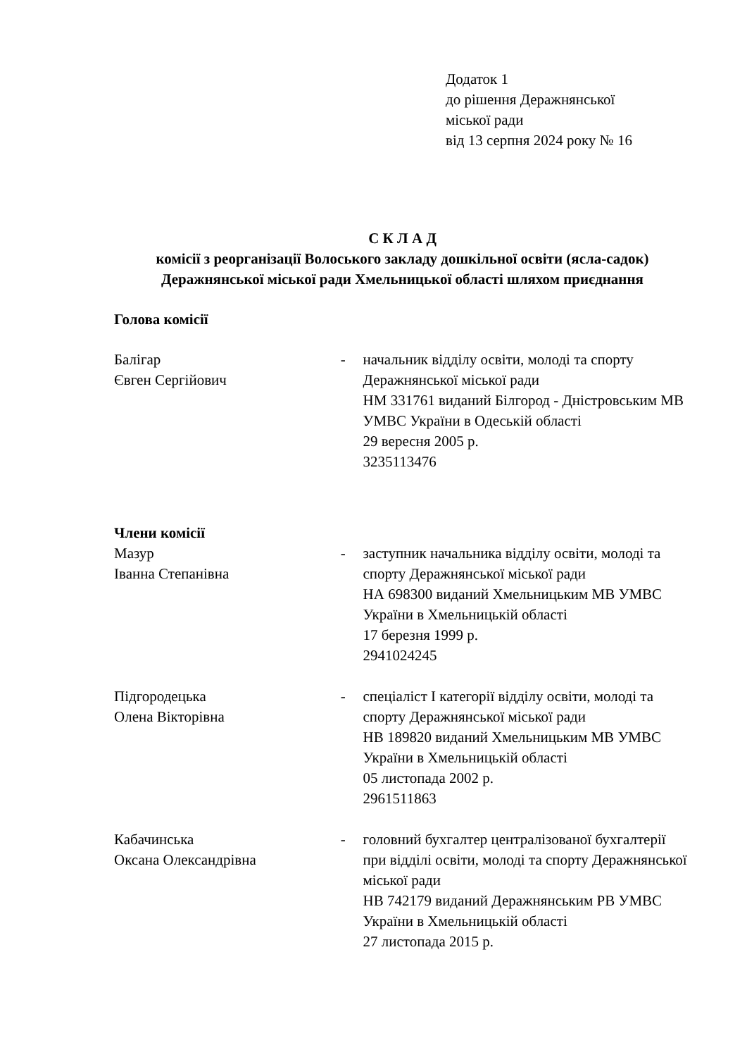Додаток 1
до рішення Деражнянської
міської ради
від 13 серпня 2024 року № 16
С К Л А Д
комісії з реорганізації Волоського закладу дошкільної освіти (ясла-садок) Деражнянської міської ради Хмельницької області шляхом приєднання
Голова комісії
Балігар
Євген Сергійович
- начальник відділу освіти, молоді та спорту Деражнянської міської ради
НМ 331761 виданий Білгород - Дністровським МВ УМВС України в Одеській області
29 вересня 2005 р.
3235113476
Члени комісії
Мазур
Іванна Степанівна
- заступник начальника відділу освіти, молоді та спорту Деражнянської міської ради
НА 698300 виданий Хмельницьким МВ УМВС України в Хмельницькій області
17 березня 1999 р.
2941024245
Підгородецька
Олена Вікторівна
- спеціаліст І категорії відділу освіти, молоді та спорту Деражнянської міської ради
НВ 189820 виданий Хмельницьким МВ УМВС України в Хмельницькій області
05 листопада 2002 р.
2961511863
Кабачинська
Оксана Олександрівна
- головний бухгалтер централізованої бухгалтерії при відділі освіти, молоді та спорту Деражнянської міської ради
НВ 742179 виданий Деражнянським РВ УМВС України в Хмельницькій області
27 листопада 2015 р.